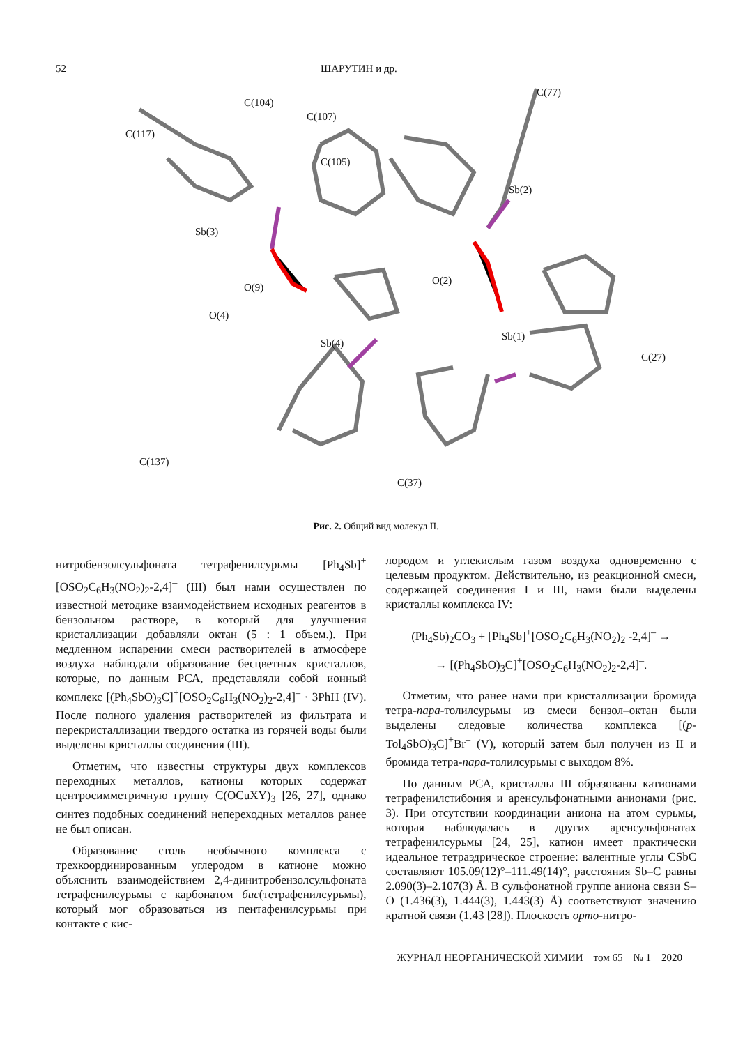52 ШАРУТИН и др.
C(77)
C(104)
C(107)
C(117)
C(105)
Sb(3)
Sb(2)
O(9)
O(4)
Sb(4)
Sb(1)
O(2)
C(27)
C(137)
C(37)
Рис. 2. Общий вид молекул II.
нитробензолсульфоната тетрафенилсурьмы [Ph<sub>4</sub>Sb]<sup>+</sup>[OSO<sub>2</sub>C<sub>6</sub>H<sub>3</sub>(NO<sub>2</sub>)<sub>2</sub>-2,4]<sup>–</sup> (III) был нами осуществлен по известной методике взаимодействием исходных реагентов в бензольном растворе, в который для улучшения кристаллизации добавляли октан (5 : 1 объем.). При медленном испарении смеси растворителей в атмосфере воздуха наблюдали образование бесцветных кристаллов, которые, по данным РСА, представляли собой ионный комплекс [(Ph<sub>4</sub>SbO)<sub>3</sub>C]<sup>+</sup>[OSO<sub>2</sub>C<sub>6</sub>H<sub>3</sub>(NO<sub>2</sub>)<sub>2</sub>-2,4]<sup>–</sup> · 3PhH (IV). После полного удаления растворителей из фильтрата и перекристаллизации твердого остатка из горячей воды были выделены кристаллы соединения (III).
Отметим, что известны структуры двух комплексов переходных металлов, катионы которых содержат центросимметричную группу C(OCuXY)<sub>3</sub> [26, 27], однако синтез подобных соединений непереходных металлов ранее не был описан.
Образование столь необычного комплекса с трехкоординированным углеродом в катионе можно объяснить взаимодействием 2,4-динитробензолсульфоната тетрафенилсурьмы с карбонатом бис(тетрафенилсурьмы), который мог образоваться из пентафенилсурьмы при контакте с кис-
лородом и углекислым газом воздуха одновременно с целевым продуктом. Действительно, из реакционной смеси, содержащей соединения I и III, нами были выделены кристаллы комплекса IV:
(Ph<sub>4</sub>Sb)<sub>2</sub>CO<sub>3</sub> + [Ph<sub>4</sub>Sb]<sup>+</sup>[OSO<sub>2</sub>C<sub>6</sub>H<sub>3</sub>(NO<sub>2</sub>)<sub>2</sub> -2,4]<sup>–</sup> →
→ [(Ph<sub>4</sub>SbO)<sub>3</sub>C]<sup>+</sup>[OSO<sub>2</sub>C<sub>6</sub>H<sub>3</sub>(NO<sub>2</sub>)<sub>2</sub>-2,4]<sup>–</sup>.
Отметим, что ранее нами при кристаллизации бромида тетра-пара-толилсурьмы из смеси бензол–октан были выделены следовые количества комплекса [(p-Tol<sub>4</sub>SbO)<sub>3</sub>C]<sup>+</sup>Br<sup>–</sup> (V), который затем был получен из II и бромида тетра-пара-толилсурьмы с выходом 8%.
По данным РСА, кристаллы III образованы катионами тетрафенилстибония и аренсульфонатными анионами (рис. 3). При отсутствии координации аниона на атом сурьмы, которая наблюдалась в других аренсульфонатах тетрафенилсурьмы [24, 25], катион имеет практически идеальное тетраэдрическое строение: валентные углы CSbC составляют 105.09(12)°–111.49(14)°, расстояния Sb–C равны 2.090(3)–2.107(3) Å. В сульфонатной группе аниона связи S–O (1.436(3), 1.444(3), 1.443(3) Å) соответствуют значению кратной связи (1.43 [28]). Плоскость орто-нитро-
ЖУРНАЛ НЕОРГАНИЧЕСКОЙ ХИМИИ том 65 № 1 2020